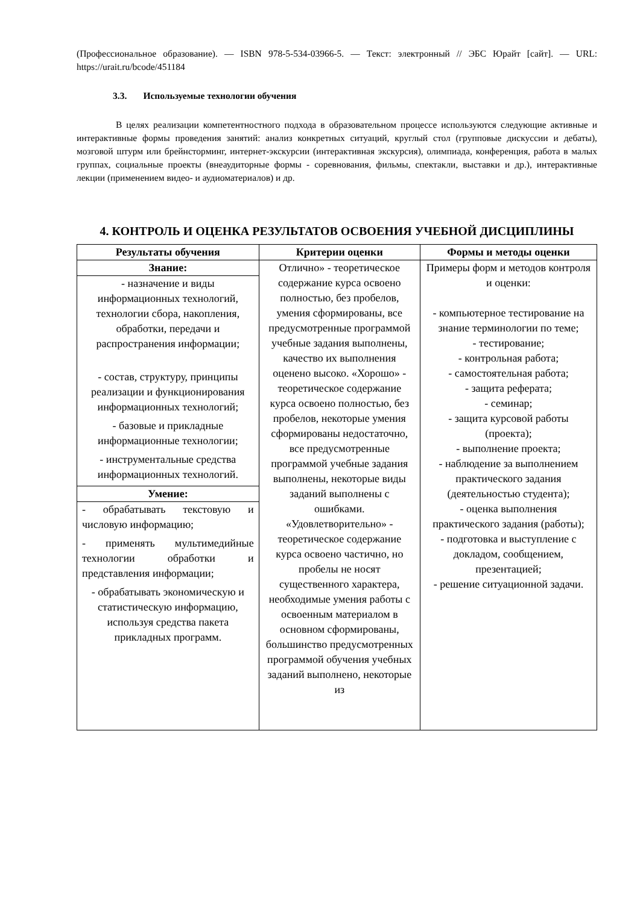(Профессиональное образование). — ISBN 978-5-534-03966-5. — Текст: электронный // ЭБС Юрайт [сайт]. — URL: https://urait.ru/bcode/451184
3.3. Используемые технологии обучения
В целях реализации компетентностного подхода в образовательном процессе используются следующие активные и интерактивные формы проведения занятий: анализ конкретных ситуаций, круглый стол (групповые дискуссии и дебаты), мозговой штурм или брейнсторминг, интернет-экскурсии (интерактивная экскурсия), олимпиада, конференция, работа в малых группах, социальные проекты (внеаудиторные формы - соревнования, фильмы, спектакли, выставки и др.), интерактивные лекции (применением видео- и аудиоматериалов) и др.
4. КОНТРОЛЬ И ОЦЕНКА РЕЗУЛЬТАТОВ ОСВОЕНИЯ УЧЕБНОЙ ДИСЦИПЛИНЫ
| Результаты обучения | Критерии оценки | Формы и методы оценки |
| --- | --- | --- |
| Знание: - назначение и виды информационных технологий, технологии сбора, накопления, обработки, передачи и распространения информации; - состав, структуру, принципы реализации и функционирования информационных технологий; - базовые и прикладные информационные технологии; - инструментальные средства информационных технологий. Умение: - обрабатывать текстовую и числовую информацию; - применять мультимедийные технологии обработки и представления информации; - обрабатывать экономическую и статистическую информацию, используя средства пакета прикладных программ. | Отлично» - теоретическое содержание курса освоено полностью, без пробелов, умения сформированы, все предусмотренные программой учебные задания выполнены, качество их выполнения оценено высоко. «Хорошо» - теоретическое содержание курса освоено полностью, без пробелов, некоторые умения сформированы недостаточно, все предусмотренные программой учебные задания выполнены, некоторые виды заданий выполнены с ошибками. «Удовлетворительно» - теоретическое содержание курса освоено частично, но пробелы не носят существенного характера, необходимые умения работы с освоенным материалом в основном сформированы, большинство предусмотренных программой обучения учебных заданий выполнено, некоторые из | Примеры форм и методов контроля и оценки: - компьютерное тестирование на знание терминологии по теме; - тестирование; - контрольная работа; - самостоятельная работа; - защита реферата; - семинар; - защита курсовой работы (проекта); - выполнение проекта; - наблюдение за выполнением практического задания (деятельностью студента); - оценка выполнения практического задания (работы); - подготовка и выступление с докладом, сообщением, презентацией; - решение ситуационной задачи. |